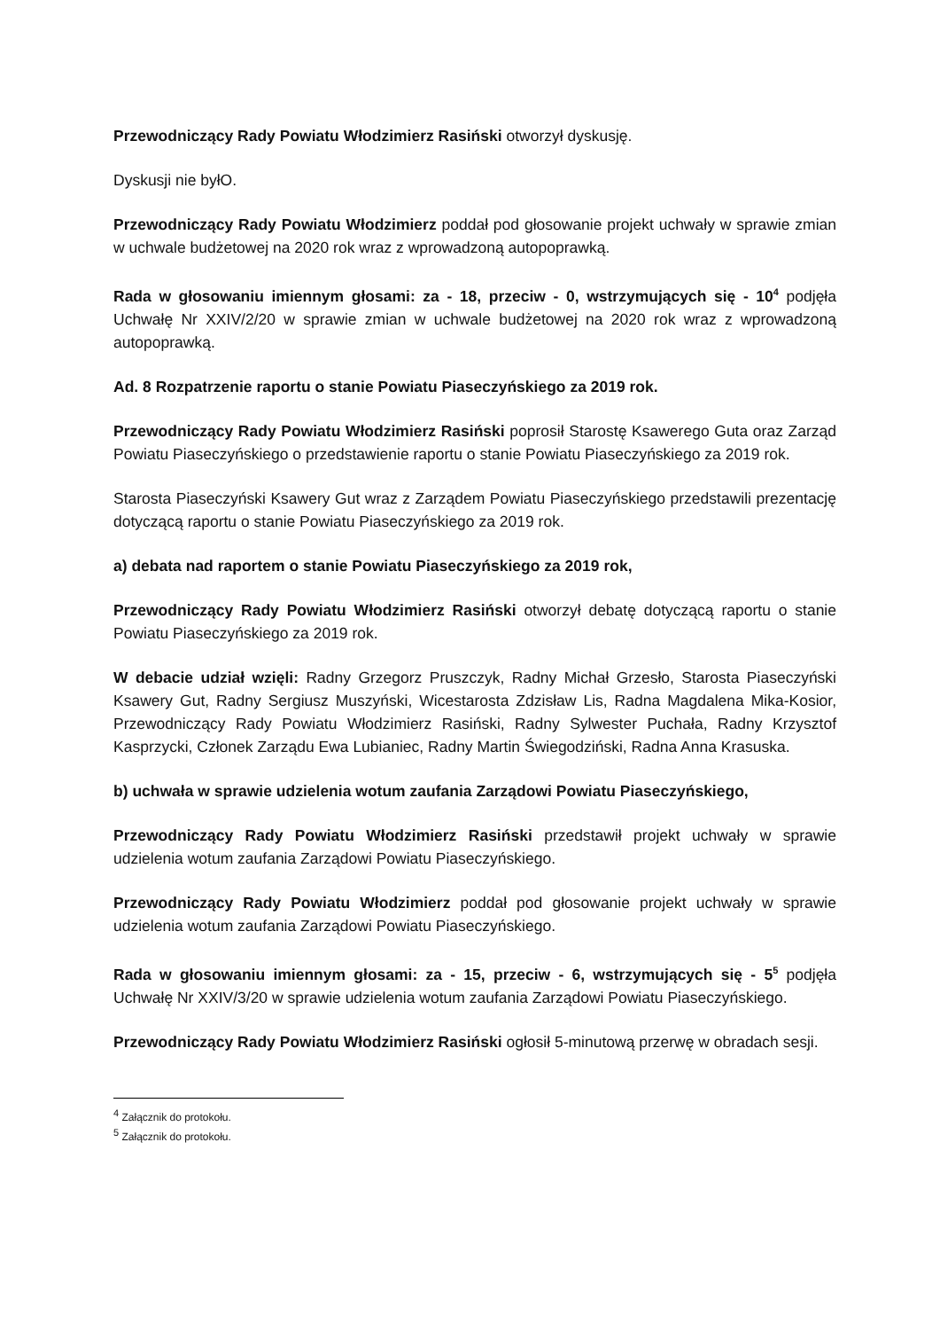Przewodniczący Rady Powiatu Włodzimierz Rasiński otworzył dyskusję.
Dyskusji nie byłO.
Przewodniczący Rady Powiatu Włodzimierz poddał pod głosowanie projekt uchwały w sprawie zmian w uchwale budżetowej na 2020 rok wraz z wprowadzoną autopoprawką.
Rada w głosowaniu imiennym głosami: za - 18, przeciw - 0, wstrzymujących się - 10<sup>4</sup> podjęła Uchwałę Nr XXIV/2/20 w sprawie zmian w uchwale budżetowej na 2020 rok wraz z wprowadzoną autopoprawką.
Ad. 8 Rozpatrzenie raportu o stanie Powiatu Piaseczyńskiego za 2019 rok.
Przewodniczący Rady Powiatu Włodzimierz Rasiński poprosił Starostę Ksawerego Guta oraz Zarząd Powiatu Piaseczyńskiego o przedstawienie raportu o stanie Powiatu Piaseczyńskiego za 2019 rok.
Starosta Piaseczyński Ksawery Gut wraz z Zarządem Powiatu Piaseczyńskiego przedstawili prezentację dotyczącą raportu o stanie Powiatu Piaseczyńskiego za 2019 rok.
a) debata nad raportem o stanie Powiatu Piaseczyńskiego za 2019 rok,
Przewodniczący Rady Powiatu Włodzimierz Rasiński otworzył debatę dotyczącą raportu o stanie Powiatu Piaseczyńskiego za 2019 rok.
W debacie udział wzięli: Radny Grzegorz Pruszczyk, Radny Michał Grzesło, Starosta Piaseczyński Ksawery Gut, Radny Sergiusz Muszyński, Wicestarosta Zdzisław Lis, Radna Magdalena Mika-Kosior, Przewodniczący Rady Powiatu Włodzimierz Rasiński, Radny Sylwester Puchała, Radny Krzysztof Kasprzycki, Członek Zarządu Ewa Lubianiec, Radny Martin Świegodziński, Radna Anna Krasuska.
b) uchwała w sprawie udzielenia wotum zaufania Zarządowi Powiatu Piaseczyńskiego,
Przewodniczący Rady Powiatu Włodzimierz Rasiński przedstawił projekt uchwały w sprawie udzielenia wotum zaufania Zarządowi Powiatu Piaseczyńskiego.
Przewodniczący Rady Powiatu Włodzimierz poddał pod głosowanie projekt uchwały w sprawie udzielenia wotum zaufania Zarządowi Powiatu Piaseczyńskiego.
Rada w głosowaniu imiennym głosami: za - 15, przeciw - 6, wstrzymujących się - 5<sup>5</sup> podjęła Uchwałę Nr XXIV/3/20 w sprawie udzielenia wotum zaufania Zarządowi Powiatu Piaseczyńskiego.
Przewodniczący Rady Powiatu Włodzimierz Rasiński ogłosił 5-minutową przerwę w obradach sesji.
<sup>4</sup> Załącznik do protokołu.
<sup>5</sup> Załącznik do protokołu.